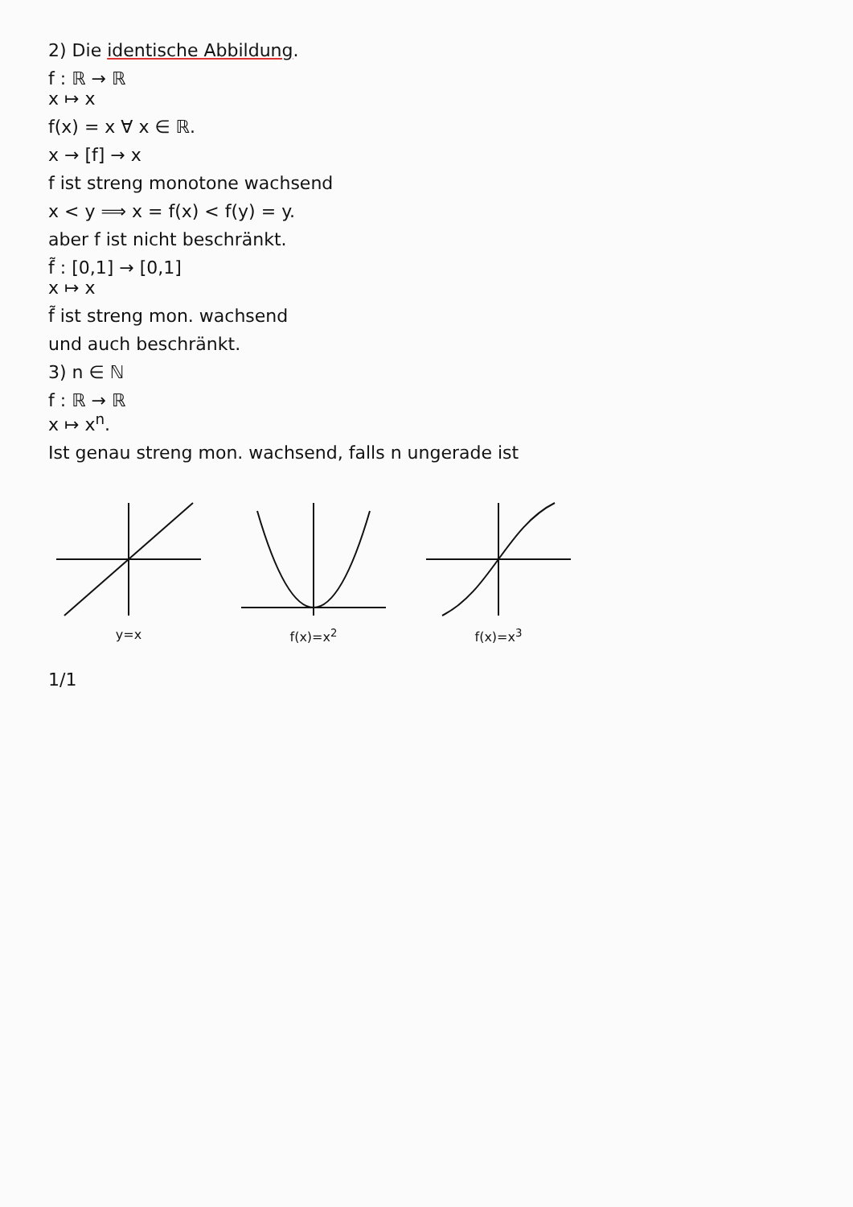2) Die identische Abbildung.
f : ℝ → ℝ
x ↦ x
f(x) = x ∀ x ∈ ℝ.
x → [f] → x
f ist streng monotone wachsend
x < y ⟹ x = f(x) < f(y) = y.
aber f ist nicht beschränkt.
f̃ : [0,1] → [0,1]
x ↦ x
f̃ ist streng mon. wachsend
und auch beschränkt.
3) n ∈ ℕ
f : ℝ → ℝ
x ↦ x<sup>n</sup>.
Ist genau streng mon. wachsend, falls n ungerade ist
y=x f(x)=x<sup>2</sup> f(x)=x<sup>3</sup>
1/1